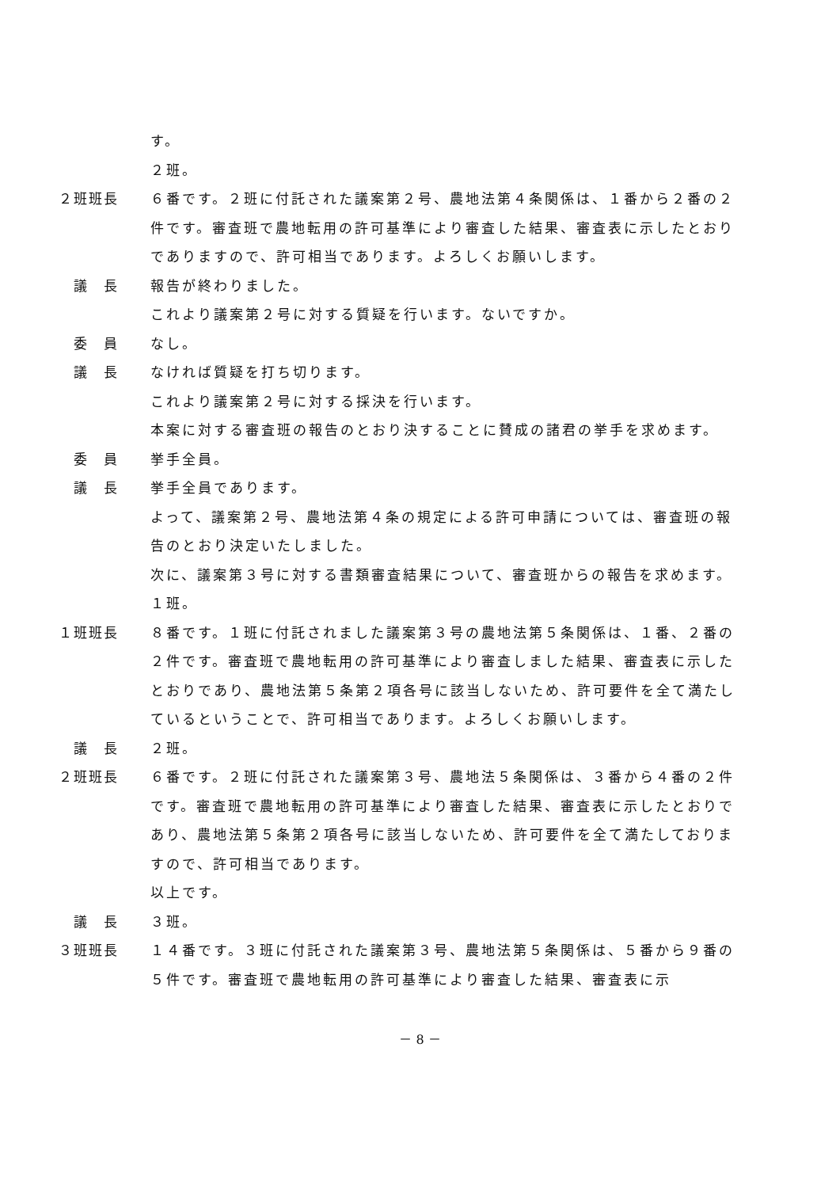す。
２班。
２班班長 ６番です。２班に付託された議案第２号、農地法第４条関係は、１番から２番の２件です。審査班で農地転用の許可基準により審査した結果、審査表に示したとおりでありますので、許可相当であります。よろしくお願いします。
議　長 報告が終わりました。
これより議案第２号に対する質疑を行います。ないですか。
委　員 なし。
議　長 なければ質疑を打ち切ります。
これより議案第２号に対する採決を行います。
本案に対する審査班の報告のとおり決することに賛成の諸君の挙手を求めます。
委　員 挙手全員。
議　長 挙手全員であります。
よって、議案第２号、農地法第４条の規定による許可申請については、審査班の報告のとおり決定いたしました。
次に、議案第３号に対する書類審査結果について、審査班からの報告を求めます。
１班。
１班班長 ８番です。１班に付託されました議案第３号の農地法第５条関係は、１番、２番の２件です。審査班で農地転用の許可基準により審査しました結果、審査表に示したとおりであり、農地法第５条第２項各号に該当しないため、許可要件を全て満たしているということで、許可相当であります。よろしくお願いします。
議　長 ２班。
２班班長 ６番です。２班に付託された議案第３号、農地法５条関係は、３番から４番の２件です。審査班で農地転用の許可基準により審査した結果、審査表に示したとおりであり、農地法第５条第２項各号に該当しないため、許可要件を全て満たしておりますので、許可相当であります。
以上です。
議　長 ３班。
３班班長 １４番です。３班に付託された議案第３号、農地法第５条関係は、５番から９番の５件です。審査班で農地転用の許可基準により審査した結果、審査表に示
－ 8 －